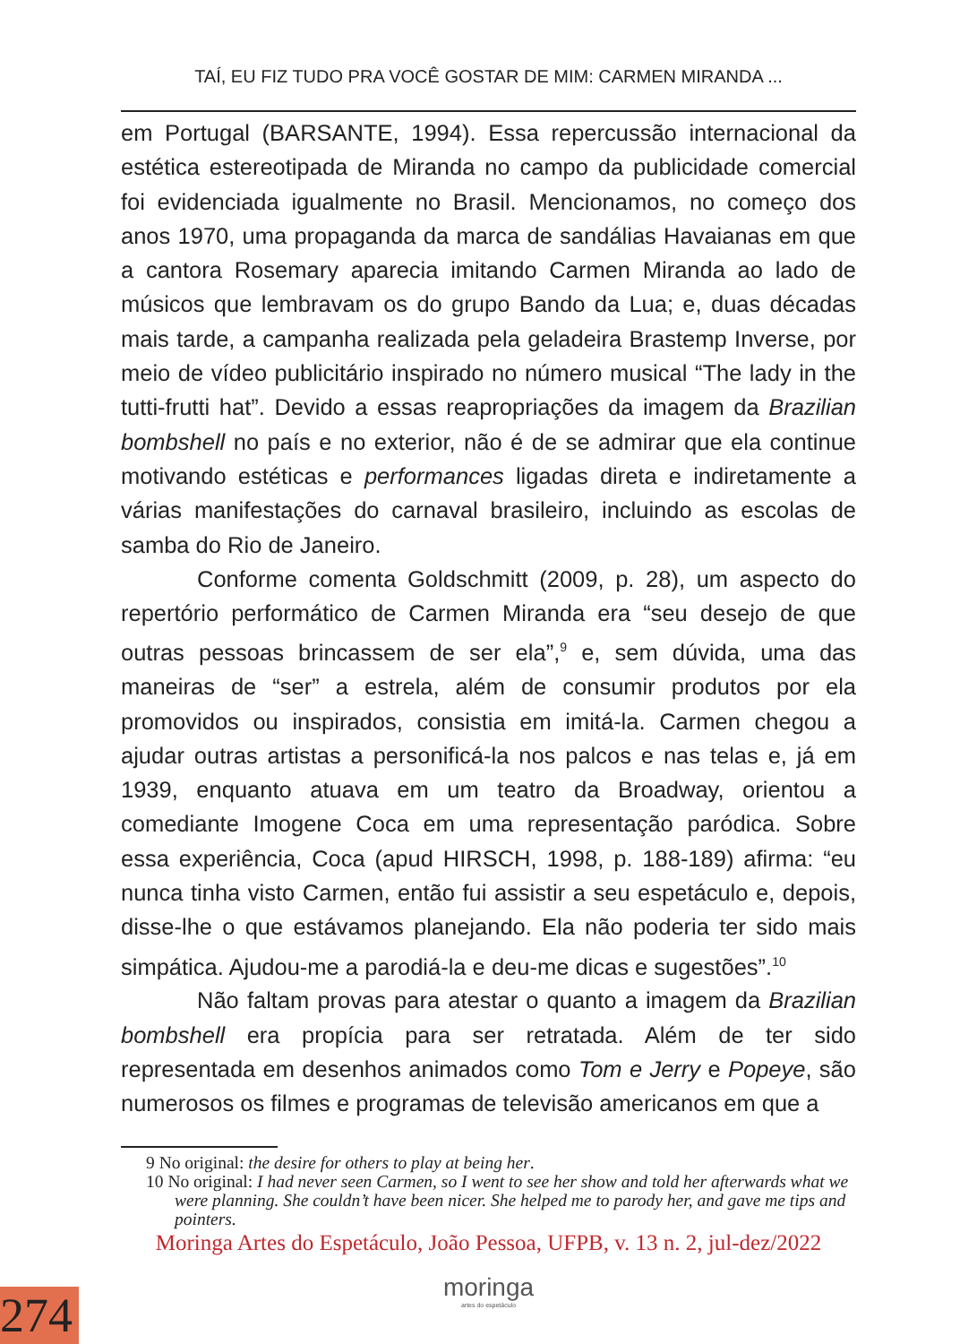TAÍ, EU FIZ TUDO PRA VOCÊ GOSTAR DE MIM: CARMEN MIRANDA ...
em Portugal (BARSANTE, 1994). Essa repercussão internacional da estética estereotipada de Miranda no campo da publicidade comercial foi evidenciada igualmente no Brasil. Mencionamos, no começo dos anos 1970, uma propaganda da marca de sandálias Havaianas em que a cantora Rosemary aparecia imitando Carmen Miranda ao lado de músicos que lembravam os do grupo Bando da Lua; e, duas décadas mais tarde, a campanha realizada pela geladeira Brastemp Inverse, por meio de vídeo publicitário inspirado no número musical “The lady in the tutti-frutti hat”. Devido a essas reapropriações da imagem da Brazilian bombshell no país e no exterior, não é de se admirar que ela continue motivando estéticas e performances ligadas direta e indiretamente a várias manifestações do carnaval brasileiro, incluindo as escolas de samba do Rio de Janeiro.
Conforme comenta Goldschmitt (2009, p. 28), um aspecto do repertório performático de Carmen Miranda era “seu desejo de que outras pessoas brincassem de ser ela”,<sup>9</sup> e, sem dúvida, uma das maneiras de “ser” a estrela, além de consumir produtos por ela promovidos ou inspirados, consistia em imitá-la. Carmen chegou a ajudar outras artistas a personificá-la nos palcos e nas telas e, já em 1939, enquanto atuava em um teatro da Broadway, orientou a comediante Imogene Coca em uma representação paródica. Sobre essa experiência, Coca (apud HIRSCH, 1998, p. 188-189) afirma: “eu nunca tinha visto Carmen, então fui assistir a seu espetáculo e, depois, disse-lhe o que estávamos planejando. Ela não poderia ter sido mais simpática. Ajudou-me a parodiá-la e deu-me dicas e sugestões”.<sup>10</sup>
Não faltam provas para atestar o quanto a imagem da Brazilian bombshell era propícia para ser retratada. Além de ter sido representada em desenhos animados como Tom e Jerry e Popeye, são numerosos os filmes e programas de televisão americanos em que a
9 No original: the desire for others to play at being her.
10 No original: I had never seen Carmen, so I went to see her show and told her afterwards what we were planning. She couldn’t have been nicer. She helped me to parody her, and gave me tips and pointers.
Moringa Artes do Espetáculo, João Pessoa, UFPB, v. 13 n. 2, jul-dez/2022
moringa
artes do espetáculo
274